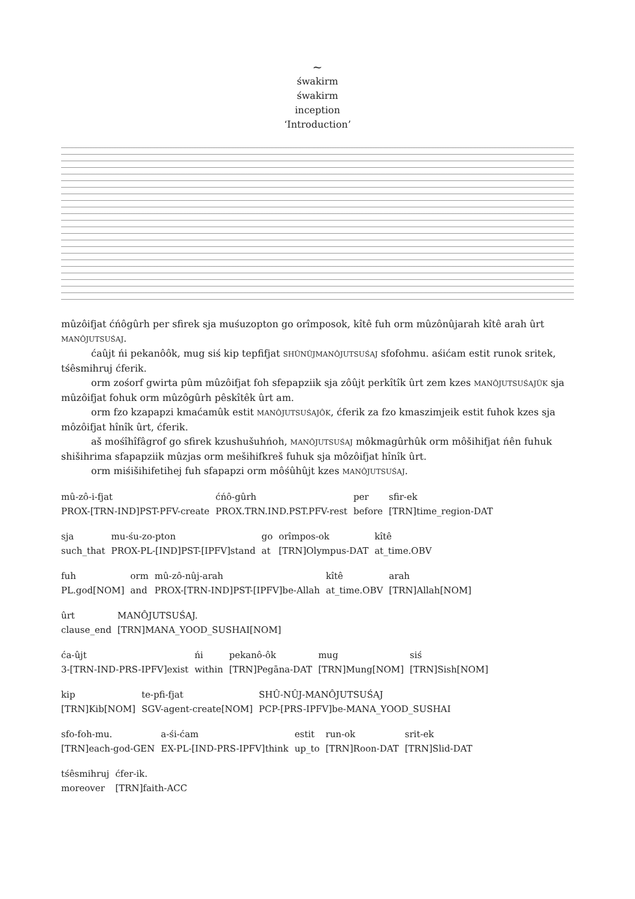~
śwakirm
śwakirm
inception
‘Introduction’
mûzôifjat ćńôgûrh per sfirek sja muśuzopton go orîmposok, kîtê fuh orm mûzônûjarah kîtê arah ûrt MANÔJUTSUŚAJ.
ćaûjt ńi pekanôôk, mug siś kip tepfifjat SHÛNÛJMANÔJUTSUŚAJ sfofohmu. aśićam estit runok sritek, tśêsmihruj ćferik.
orm zośorf gwirta pûm mûzôifjat foh sfepapziik sja zôûjt perkîtîk ûrt zem kzes MANÔJUTSUŚAJÛK sja mûzôifjat fohuk orm mûzôgûrh pêskîtêk ûrt am.
orm fzo kzapapzi kmaćamûk estit MANÔJUTSUŚAJÔK, ćferik za fzo kmaszimjeik estit fuhok kzes sja môzôifjat hînîk ûrt, ćferik.
aš mośîhîfâgrof go sfirek kzushušuhńoh, MANÔJUTSUŚAJ môkmagûrhûk orm môšihifjat ńên fuhuk shišihrima sfapapziik mûzjas orm mešihifkreš fuhuk sja môzôifjat hînîk ûrt.
orm miśišihifetihej fuh sfapapzi orm môśûhûjt kzes MANÔJUTSUŚAJ.
| mû-zô-i-fjat | ćńô-gûrh | per | sfir-ek |
| PROX-[TRN-IND]PST-PFV-create | PROX.TRN.IND.PST.PFV-rest | before | [TRN]time_region-DAT |
| sja | mu-śu-zo-pton | go | orîmpos-ok | kîtê |
| such_that | PROX-PL-[IND]PST-[IPFV]stand | at | [TRN]Olympus-DAT | at_time.OBV |
| fuh | orm | mû-zô-nûj-arah | kîtê | arah |
| PL.god[NOM] | and | PROX-[TRN-IND]PST-[IPFV]be-Allah | at_time.OBV | [TRN]Allah[NOM] |
| ûrt | MANÔJUTSUŚAJ. |
| clause_end | [TRN]MANA_YOOD_SUSHAI[NOM] |
| ća-ûjt | ńi | pekanô-ôk | mug | siś |
| 3-[TRN-IND-PRS-IPFV]exist | within | [TRN]Pegāna-DAT | [TRN]Mung[NOM] | [TRN]Sish[NOM] |
| kip | te-pfi-fjat | SHÛ-NÛJ-MANÔJUTSUŚAJ |
| [TRN]Kib[NOM] | SGV-agent-create[NOM] | PCP-[PRS-IPFV]be-MANA_YOOD_SUSHAI |
| sfo-foh-mu. | a-śi-ćam | estit | run-ok | srit-ek |
| [TRN]each-god-GEN | EX-PL-[IND-PRS-IPFV]think | up_to | [TRN]Roon-DAT | [TRN]Slid-DAT |
| tśêsmihruj | ćfer-ik. |
| moreover | [TRN]faith-ACC |